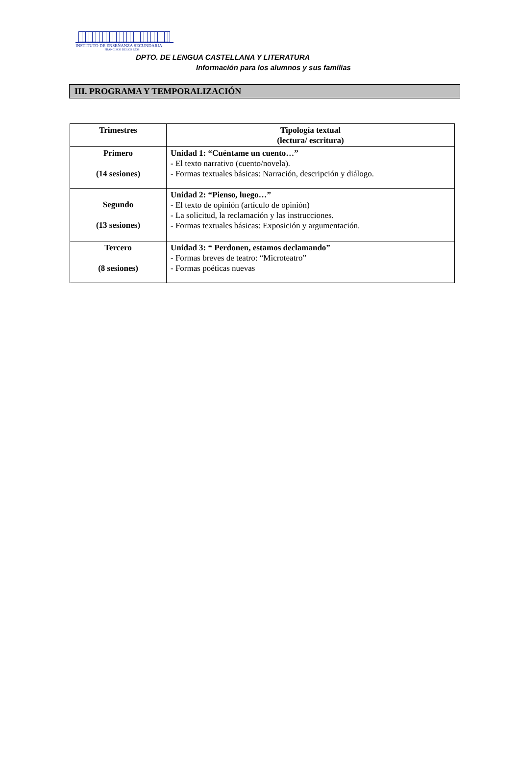INSTITUTO DE ENSEÑANZA SECUNDARIA
FRANCISCO DE LOS RÍOS
DPTO. DE LENGUA CASTELLANA Y LITERATURA
Información para los alumnos y sus familias
III. PROGRAMA Y TEMPORALIZACIÓN
| Trimestres | Tipología textual (lectura/ escritura) |
| --- | --- |
| Primero (14 sesiones) | Unidad 1: “Cuéntame un cuento…” - El texto narrativo (cuento/novela). - Formas textuales básicas: Narración, descripción y diálogo. |
| Segundo (13 sesiones) | Unidad 2: “Pienso, luego…” - El texto de opinión (artículo de opinión) - La solicitud, la reclamación y las instrucciones. - Formas textuales básicas: Exposición y argumentación. |
| Tercero (8 sesiones) | Unidad 3: “ Perdonen, estamos declamando” - Formas breves de teatro: “Microteatro” - Formas poéticas nuevas |